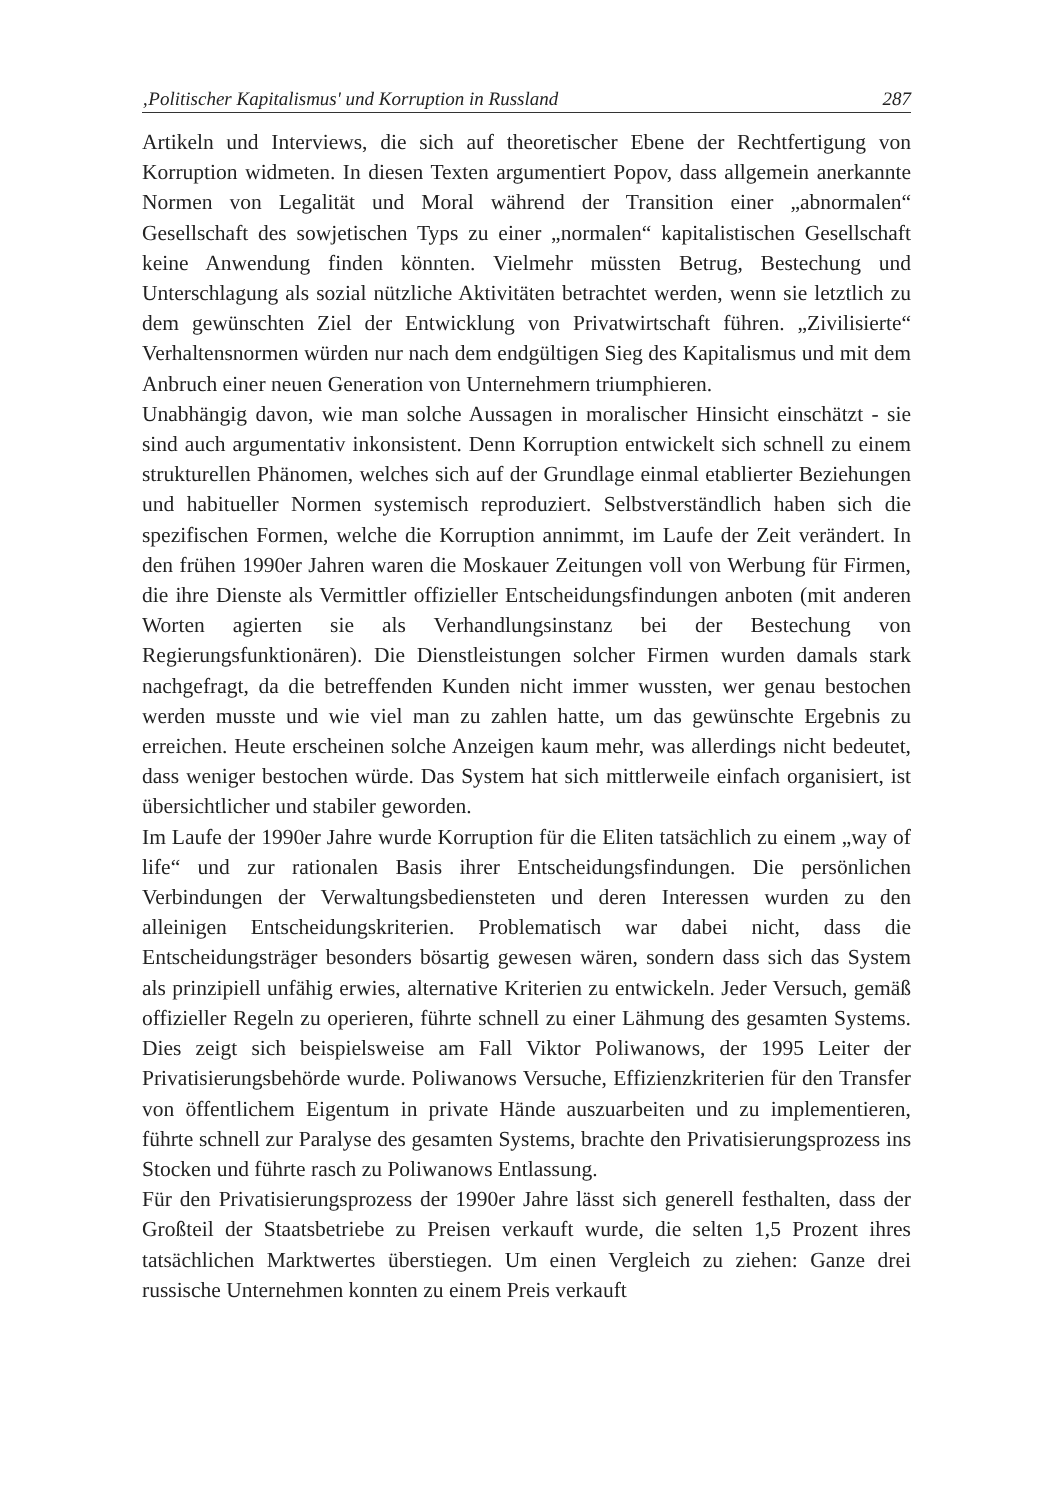‚Politischer Kapitalismus' und Korruption in Russland 287
Artikeln und Interviews, die sich auf theoretischer Ebene der Rechtfertigung von Korruption widmeten. In diesen Texten argumentiert Popov, dass allgemein anerkannte Normen von Legalität und Moral während der Transition einer „abnormalen“ Gesellschaft des sowjetischen Typs zu einer „normalen“ kapitalistischen Gesellschaft keine Anwendung finden könnten. Vielmehr müssten Betrug, Bestechung und Unterschlagung als sozial nützliche Aktivitäten betrachtet werden, wenn sie letztlich zu dem gewünschten Ziel der Entwicklung von Privatwirtschaft führen. „Zivilisierte“ Verhaltensnormen würden nur nach dem endgültigen Sieg des Kapitalismus und mit dem Anbruch einer neuen Generation von Unternehmern triumphieren.
Unabhängig davon, wie man solche Aussagen in moralischer Hinsicht einschätzt - sie sind auch argumentativ inkonsistent. Denn Korruption entwickelt sich schnell zu einem strukturellen Phänomen, welches sich auf der Grundlage einmal etablierter Beziehungen und habitueller Normen systemisch reproduziert. Selbstverständlich haben sich die spezifischen Formen, welche die Korruption annimmt, im Laufe der Zeit verändert. In den frühen 1990er Jahren waren die Moskauer Zeitungen voll von Werbung für Firmen, die ihre Dienste als Vermittler offizieller Entscheidungsfindungen anboten (mit anderen Worten agierten sie als Verhandlungsinstanz bei der Bestechung von Regierungsfunktionären). Die Dienstleistungen solcher Firmen wurden damals stark nachgefragt, da die betreffenden Kunden nicht immer wussten, wer genau bestochen werden musste und wie viel man zu zahlen hatte, um das gewünschte Ergebnis zu erreichen. Heute erscheinen solche Anzeigen kaum mehr, was allerdings nicht bedeutet, dass weniger bestochen würde. Das System hat sich mittlerweile einfach organisiert, ist übersichtlicher und stabiler geworden.
Im Laufe der 1990er Jahre wurde Korruption für die Eliten tatsächlich zu einem „way of life“ und zur rationalen Basis ihrer Entscheidungsfindungen. Die persönlichen Verbindungen der Verwaltungsbediensteten und deren Interessen wurden zu den alleinigen Entscheidungskriterien. Problematisch war dabei nicht, dass die Entscheidungsträger besonders bösartig gewesen wären, sondern dass sich das System als prinzipiell unfähig erwies, alternative Kriterien zu entwickeln. Jeder Versuch, gemäß offizieller Regeln zu operieren, führte schnell zu einer Lähmung des gesamten Systems. Dies zeigt sich beispielsweise am Fall Viktor Poliwanows, der 1995 Leiter der Privatisierungsbehörde wurde. Poliwanows Versuche, Effizienzkriterien für den Transfer von öffentlichem Eigentum in private Hände auszuarbeiten und zu implementieren, führte schnell zur Paralyse des gesamten Systems, brachte den Privatisierungsprozess ins Stocken und führte rasch zu Poliwanows Entlassung.
Für den Privatisierungsprozess der 1990er Jahre lässt sich generell festhalten, dass der Großteil der Staatsbetriebe zu Preisen verkauft wurde, die selten 1,5 Prozent ihres tatsächlichen Marktwertes überstiegen. Um einen Vergleich zu ziehen: Ganze drei russische Unternehmen konnten zu einem Preis verkauft